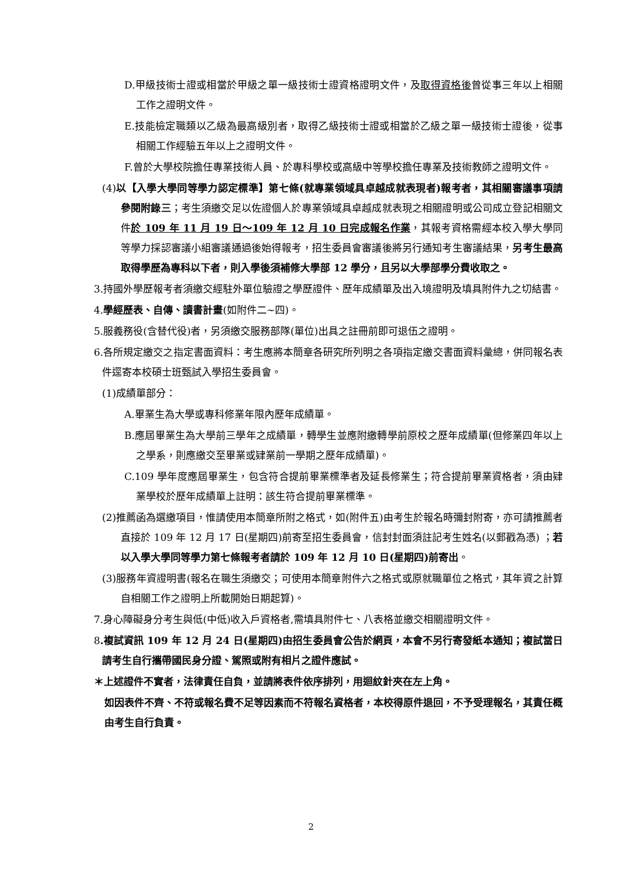D.甲級技術士證或相當於甲級之單一級技術士證資格證明文件，及取得資格後曾從事三年以上相關工作之證明文件。
E.技能檢定職類以乙級為最高級別者，取得乙級技術士證或相當於乙級之單一級技術士證後，從事相關工作經驗五年以上之證明文件。
F.曾於大學校院擔任專業技術人員、於專科學校或高級中等學校擔任專業及技術教師之證明文件。
(4)以【入學大學同等學力認定標準】第七條(就專業領域具卓越成就表現者)報考者，其相關審議事項請參閱附錄三；考生須繳交足以佐證個人於專業領域具卓越成就表現之相關證明或公司成立登記相關文件於 109 年 11 月 19 日～109 年 12 月 10 日完成報名作業，其報考資格需經本校入學大學同等學力採認審議小組審議通過後始得報考，招生委員會審議後將另行通知考生審議結果，另考生最高取得學歷為專科以下者，則入學後須補修大學部 12 學分，且另以大學部學分費收取之。
3.持國外學歷報考者須繳交經駐外單位驗證之學歷證件、歷年成績單及出入境證明及填具附件九之切結書。
4.學經歷表、自傳、讀書計畫(如附件二~四)。
5.服義務役(含替代役)者，另須繳交服務部隊(單位)出具之註冊前即可退伍之證明。
6.各所規定繳交之指定書面資料：考生應將本簡章各研究所列明之各項指定繳交書面資料彙總，併同報名表件逕寄本校碩士班甄試入學招生委員會。
(1)成績單部分：
A.畢業生為大學或專科修業年限內歷年成績單。
B.應屆畢業生為大學前三學年之成績單，轉學生並應附繳轉學前原校之歷年成績單(但修業四年以上之學系，則應繳交至畢業或肄業前一學期之歷年成績單)。
C.109 學年度應屆畢業生，包含符合提前畢業標準者及延長修業生；符合提前畢業資格者，須由肄業學校於歷年成績單上註明：該生符合提前畢業標準。
(2)推薦函為選繳項目，惟請使用本簡章所附之格式，如(附件五)由考生於報名時彌封附寄，亦可請推薦者直接於 109 年 12 月 17 日(星期四)前寄至招生委員會，信封封面須註記考生姓名(以郵戳為憑) ；若以入學大學同等學力第七條報考者請於 109 年 12 月 10 日(星期四)前寄出。
(3)服務年資證明書(報名在職生須繳交；可使用本簡章附件六之格式或原就職單位之格式，其年資之計算自相關工作之證明上所載開始日期起算)。
7.身心障礙身分考生與低(中低)收入戶資格者,需填具附件七、八表格並繳交相關證明文件。
8.複試資訊 109 年 12 月 24 日(星期四)由招生委員會公告於網頁，本會不另行寄發紙本通知；複試當日請考生自行攜帶國民身分證、駕照或附有相片之證件應試。
＊上述證件不實者，法律責任自負，並請將表件依序排列，用迴紋針夾在左上角。
如因表件不齊、不符或報名費不足等因素而不符報名資格者，本校得原件退回，不予受理報名，其責任概由考生自行負責。
2